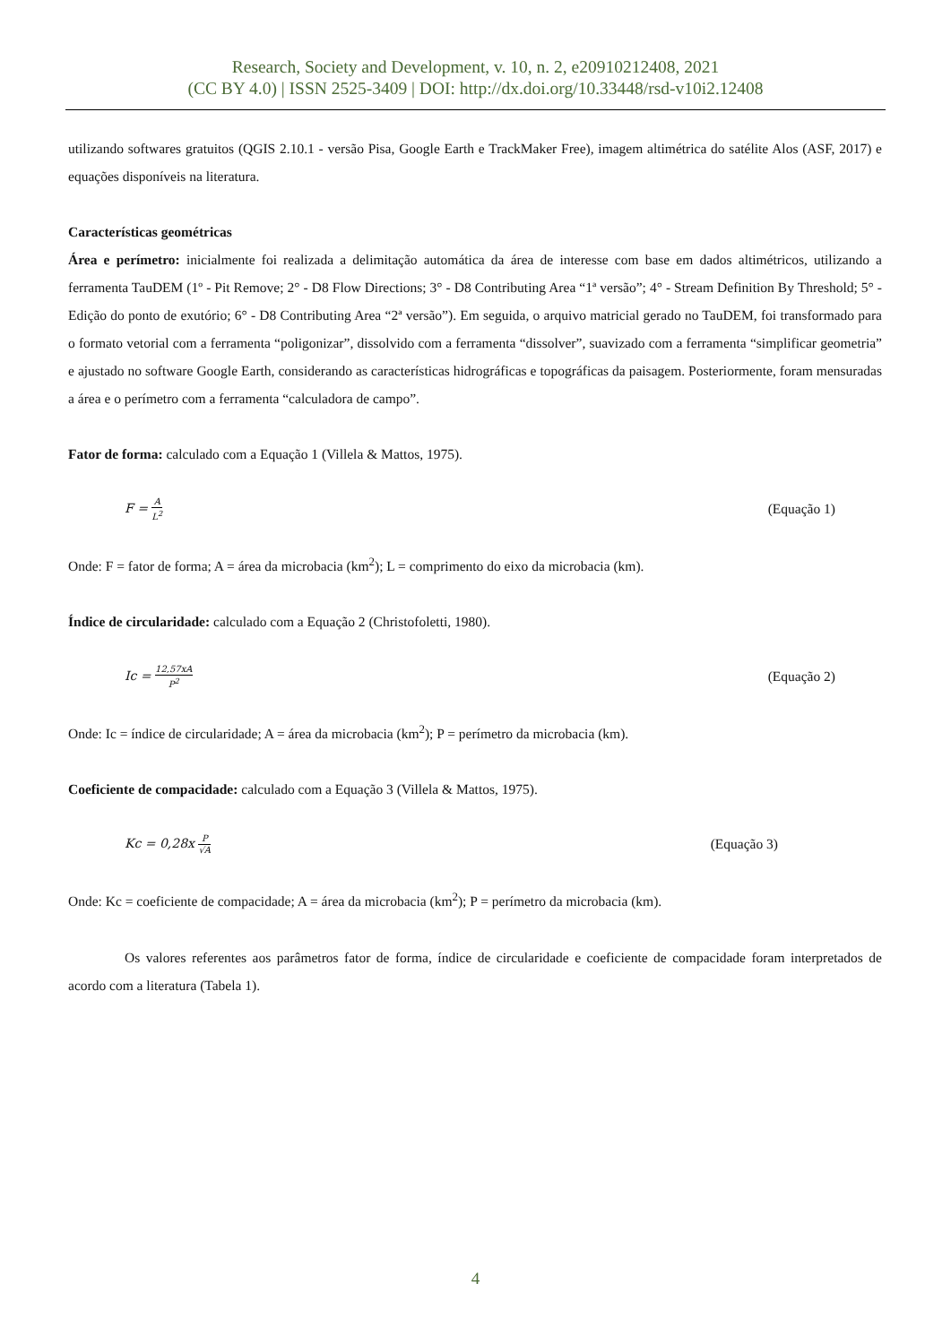Research, Society and Development, v. 10, n. 2, e20910212408, 2021
(CC BY 4.0) | ISSN 2525-3409 | DOI: http://dx.doi.org/10.33448/rsd-v10i2.12408
utilizando softwares gratuitos (QGIS 2.10.1 - versão Pisa, Google Earth e TrackMaker Free), imagem altimétrica do satélite Alos (ASF, 2017) e equações disponíveis na literatura.
Características geométricas
Área e perímetro: inicialmente foi realizada a delimitação automática da área de interesse com base em dados altimétricos, utilizando a ferramenta TauDEM (1º - Pit Remove; 2° - D8 Flow Directions; 3° - D8 Contributing Area “1ª versão”; 4° - Stream Definition By Threshold; 5° - Edição do ponto de exutório; 6° - D8 Contributing Area “2ª versão”). Em seguida, o arquivo matricial gerado no TauDEM, foi transformado para o formato vetorial com a ferramenta “poligonizar”, dissolvido com a ferramenta “dissolver”, suavizado com a ferramenta “simplificar geometria” e ajustado no software Google Earth, considerando as características hidrográficas e topográficas da paisagem. Posteriormente, foram mensuradas a área e o perímetro com a ferramenta “calculadora de campo”.
Fator de forma: calculado com a Equação 1 (Villela & Mattos, 1975).
F = A L<sup>2</sup> (Equação 1)
Onde: F = fator de forma; A = área da microbacia (km<sup>2</sup>); L = comprimento do eixo da microbacia (km).
Índice de circularidade: calculado com a Equação 2 (Christofoletti, 1980).
Ic = 12,57xA P<sup>2</sup> (Equação 2)
Onde: Ic = índice de circularidade; A = área da microbacia (km<sup>2</sup>); P = perímetro da microbacia (km).
Coeficiente de compacidade: calculado com a Equação 3 (Villela & Mattos, 1975).
Kc = 0,28x P √A (Equação 3)
Onde: Kc = coeficiente de compacidade; A = área da microbacia (km<sup>2</sup>); P = perímetro da microbacia (km).
Os valores referentes aos parâmetros fator de forma, índice de circularidade e coeficiente de compacidade foram interpretados de acordo com a literatura (Tabela 1).
4